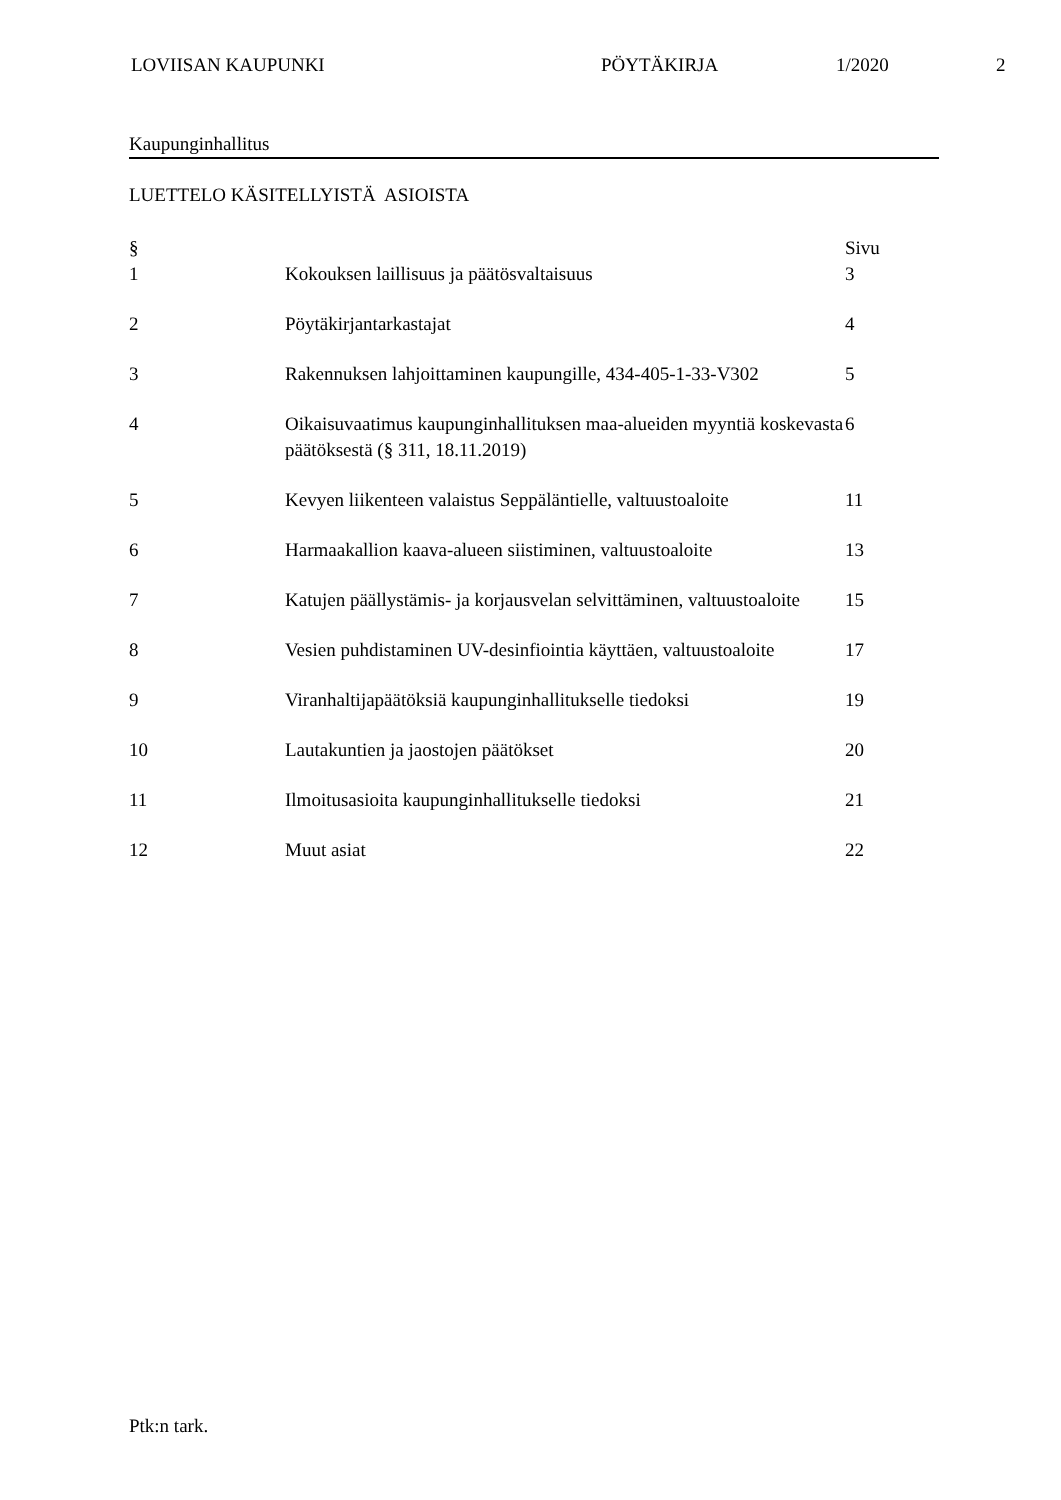LOVIISAN KAUPUNKI PÖYTÄKIRJA 1/2020 2
Kaupunginhallitus
LUETTELO KÄSITELLYISTÄ ASIOISTA
| § | | Sivu |
| --- | --- | --- |
| 1 | Kokouksen laillisuus ja päätösvaltaisuus | 3 |
| 2 | Pöytäkirjantarkastajat | 4 |
| 3 | Rakennuksen lahjoittaminen kaupungille, 434-405-1-33-V302 | 5 |
| 4 | Oikaisuvaatimus kaupunginhallituksen maa-alueiden myyntiä koskevasta päätöksestä (§ 311, 18.11.2019) | 6 |
| 5 | Kevyen liikenteen valaistus Seppäläntielle, valtuustoaloite | 11 |
| 6 | Harmaakallion kaava-alueen siistiminen, valtuustoaloite | 13 |
| 7 | Katujen päällystämis- ja korjausvelan selvittäminen, valtuustoaloite | 15 |
| 8 | Vesien puhdistaminen UV-desinfiointia käyttäen, valtuustoaloite | 17 |
| 9 | Viranhaltijapäätöksiä kaupunginhallitukselle tiedoksi | 19 |
| 10 | Lautakuntien ja jaostojen päätökset | 20 |
| 11 | Ilmoitusasioita kaupunginhallitukselle tiedoksi | 21 |
| 12 | Muut asiat | 22 |
Ptk:n tark.